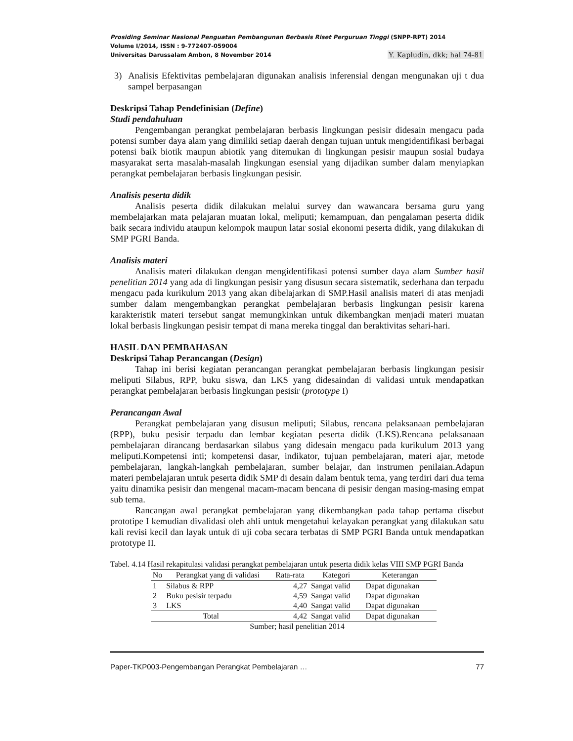Prosiding Seminar Nasional Penguatan Pembangunan Berbasis Riset Perguruan Tinggi (SNPP-RPT) 2014
Volume I/2014, ISSN : 9-772407-059004
Universitas Darussalam Ambon, 8 November 2014 Y. Kapludin, dkk; hal 74-81
3) Analisis Efektivitas pembelajaran digunakan analisis inferensial dengan mengunakan uji t dua sampel berpasangan
Deskripsi Tahap Pendefinisian (Define)
Studi pendahuluan
Pengembangan perangkat pembelajaran berbasis lingkungan pesisir didesain mengacu pada potensi sumber daya alam yang dimiliki setiap daerah dengan tujuan untuk mengidentifikasi berbagai potensi baik biotik maupun abiotik yang ditemukan di lingkungan pesisir maupun sosial budaya masyarakat serta masalah-masalah lingkungan esensial yang dijadikan sumber dalam menyiapkan perangkat pembelajaran berbasis lingkungan pesisir.
Analisis peserta didik
Analisis peserta didik dilakukan melalui survey dan wawancara bersama guru yang membelajarkan mata pelajaran muatan lokal, meliputi; kemampuan, dan pengalaman peserta didik baik secara individu ataupun kelompok maupun latar sosial ekonomi peserta didik, yang dilakukan di SMP PGRI Banda.
Analisis materi
Analisis materi dilakukan dengan mengidentifikasi potensi sumber daya alam Sumber hasil penelitian 2014 yang ada di lingkungan pesisir yang disusun secara sistematik, sederhana dan terpadu mengacu pada kurikulum 2013 yang akan dibelajarkan di SMP.Hasil analisis materi di atas menjadi sumber dalam mengembangkan perangkat pembelajaran berbasis lingkungan pesisir karena karakteristik materi tersebut sangat memungkinkan untuk dikembangkan menjadi materi muatan lokal berbasis lingkungan pesisir tempat di mana mereka tinggal dan beraktivitas sehari-hari.
HASIL DAN PEMBAHASAN
Deskripsi Tahap Perancangan (Design)
Tahap ini berisi kegiatan perancangan perangkat pembelajaran berbasis lingkungan pesisir meliputi Silabus, RPP, buku siswa, dan LKS yang didesaindan di validasi untuk mendapatkan perangkat pembelajaran berbasis lingkungan pesisir (prototype I)
Perancangan Awal
Perangkat pembelajaran yang disusun meliputi; Silabus, rencana pelaksanaan pembelajaran (RPP), buku pesisir terpadu dan lembar kegiatan peserta didik (LKS).Rencana pelaksanaan pembelajaran dirancang berdasarkan silabus yang didesain mengacu pada kurikulum 2013 yang meliputi.Kompetensi inti; kompetensi dasar, indikator, tujuan pembelajaran, materi ajar, metode pembelajaran, langkah-langkah pembelajaran, sumber belajar, dan instrumen penilaian.Adapun materi pembelajaran untuk peserta didik SMP di desain dalam bentuk tema, yang terdiri dari dua tema yaitu dinamika pesisir dan mengenal macam-macam bencana di pesisir dengan masing-masing empat sub tema.
Rancangan awal perangkat pembelajaran yang dikembangkan pada tahap pertama disebut prototipe I kemudian divalidasi oleh ahli untuk mengetahui kelayakan perangkat yang dilakukan satu kali revisi kecil dan layak untuk di uji coba secara terbatas di SMP PGRI Banda untuk mendapatkan prototype II.
Tabel. 4.14 Hasil rekapitulasi validasi perangkat pembelajaran untuk peserta didik kelas VIII SMP PGRI Banda
| No | Perangkat yang di validasi | Rata-rata | Kategori | Keterangan |
| --- | --- | --- | --- | --- |
| 1 | Silabus & RPP | 4,27 | Sangat valid | Dapat digunakan |
| 2 | Buku pesisir terpadu | 4,59 | Sangat valid | Dapat digunakan |
| 3 | LKS | 4,40 | Sangat valid | Dapat digunakan |
| Total | | 4,42 | Sangat valid | Dapat digunakan |
Sumber; hasil penelitian 2014
Paper-TKP003-Pengembangan Perangkat Pembelajaran … 77